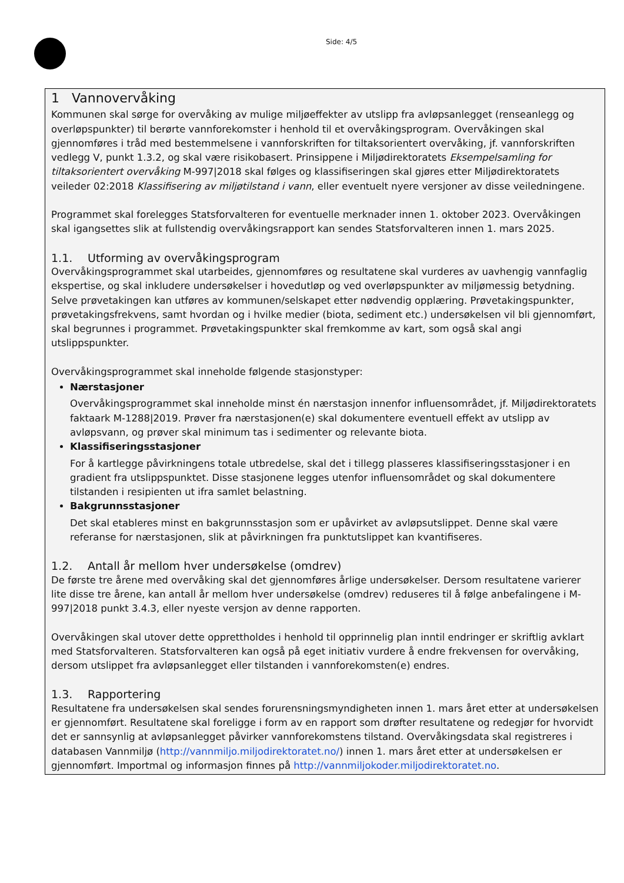Side: 4/5
1 Vannovervåking
Kommunen skal sørge for overvåking av mulige miljøeffekter av utslipp fra avløpsanlegget (renseanlegg og overløpspunkter) til berørte vannforekomster i henhold til et overvåkingsprogram. Overvåkingen skal gjennomføres i tråd med bestemmelsene i vannforskriften for tiltaksorientert overvåking, jf. vannforskriften vedlegg V, punkt 1.3.2, og skal være risikobasert. Prinsippene i Miljødirektoratets Eksempelsamling for tiltaksorientert overvåking M-997|2018 skal følges og klassifiseringen skal gjøres etter Miljødirektoratets veileder 02:2018 Klassifisering av miljøtilstand i vann, eller eventuelt nyere versjoner av disse veiledningene.
Programmet skal forelegges Statsforvalteren for eventuelle merknader innen 1. oktober 2023. Overvåkingen skal igangsettes slik at fullstendig overvåkingsrapport kan sendes Statsforvalteren innen 1. mars 2025.
1.1. Utforming av overvåkingsprogram
Overvåkingsprogrammet skal utarbeides, gjennomføres og resultatene skal vurderes av uavhengig vannfaglig ekspertise, og skal inkludere undersøkelser i hovedutløp og ved overløpspunkter av miljømessig betydning. Selve prøvetakingen kan utføres av kommunen/selskapet etter nødvendig opplæring. Prøvetakingspunkter, prøvetakingsfrekvens, samt hvordan og i hvilke medier (biota, sediment etc.) undersøkelsen vil bli gjennomført, skal begrunnes i programmet. Prøvetakingspunkter skal fremkomme av kart, som også skal angi utslippspunkter.
Overvåkingsprogrammet skal inneholde følgende stasjonstyper:
Nærstasjoner
Overvåkingsprogrammet skal inneholde minst én nærstasjon innenfor influensområdet, jf. Miljødirektoratets faktaark M-1288|2019. Prøver fra nærstasjonen(e) skal dokumentere eventuell effekt av utslipp av avløpsvann, og prøver skal minimum tas i sedimenter og relevante biota.
Klassifiseringsstasjoner
For å kartlegge påvirkningens totale utbredelse, skal det i tillegg plasseres klassifiseringsstasjoner i en gradient fra utslippspunktet. Disse stasjonene legges utenfor influensområdet og skal dokumentere tilstanden i resipienten ut ifra samlet belastning.
Bakgrunnsstasjoner
Det skal etableres minst en bakgrunnsstasjon som er upåvirket av avløpsutslippet. Denne skal være referanse for nærstasjonen, slik at påvirkningen fra punktutslippet kan kvantifiseres.
1.2. Antall år mellom hver undersøkelse (omdrev)
De første tre årene med overvåking skal det gjennomføres årlige undersøkelser. Dersom resultatene varierer lite disse tre årene, kan antall år mellom hver undersøkelse (omdrev) reduseres til å følge anbefalingene i M-997|2018 punkt 3.4.3, eller nyeste versjon av denne rapporten.
Overvåkingen skal utover dette opprettholdes i henhold til opprinnelig plan inntil endringer er skriftlig avklart med Statsforvalteren. Statsforvalteren kan også på eget initiativ vurdere å endre frekvensen for overvåking, dersom utslippet fra avløpsanlegget eller tilstanden i vannforekomsten(e) endres.
1.3. Rapportering
Resultatene fra undersøkelsen skal sendes forurensningsmyndigheten innen 1. mars året etter at undersøkelsen er gjennomført. Resultatene skal foreligge i form av en rapport som drøfter resultatene og redegjør for hvorvidt det er sannsynlig at avløpsanlegget påvirker vannforekomstens tilstand. Overvåkingsdata skal registreres i databasen Vannmiljø (http://vannmiljo.miljodirektoratet.no/) innen 1. mars året etter at undersøkelsen er gjennomført. Importmal og informasjon finnes på http://vannmiljokoder.miljodirektoratet.no.